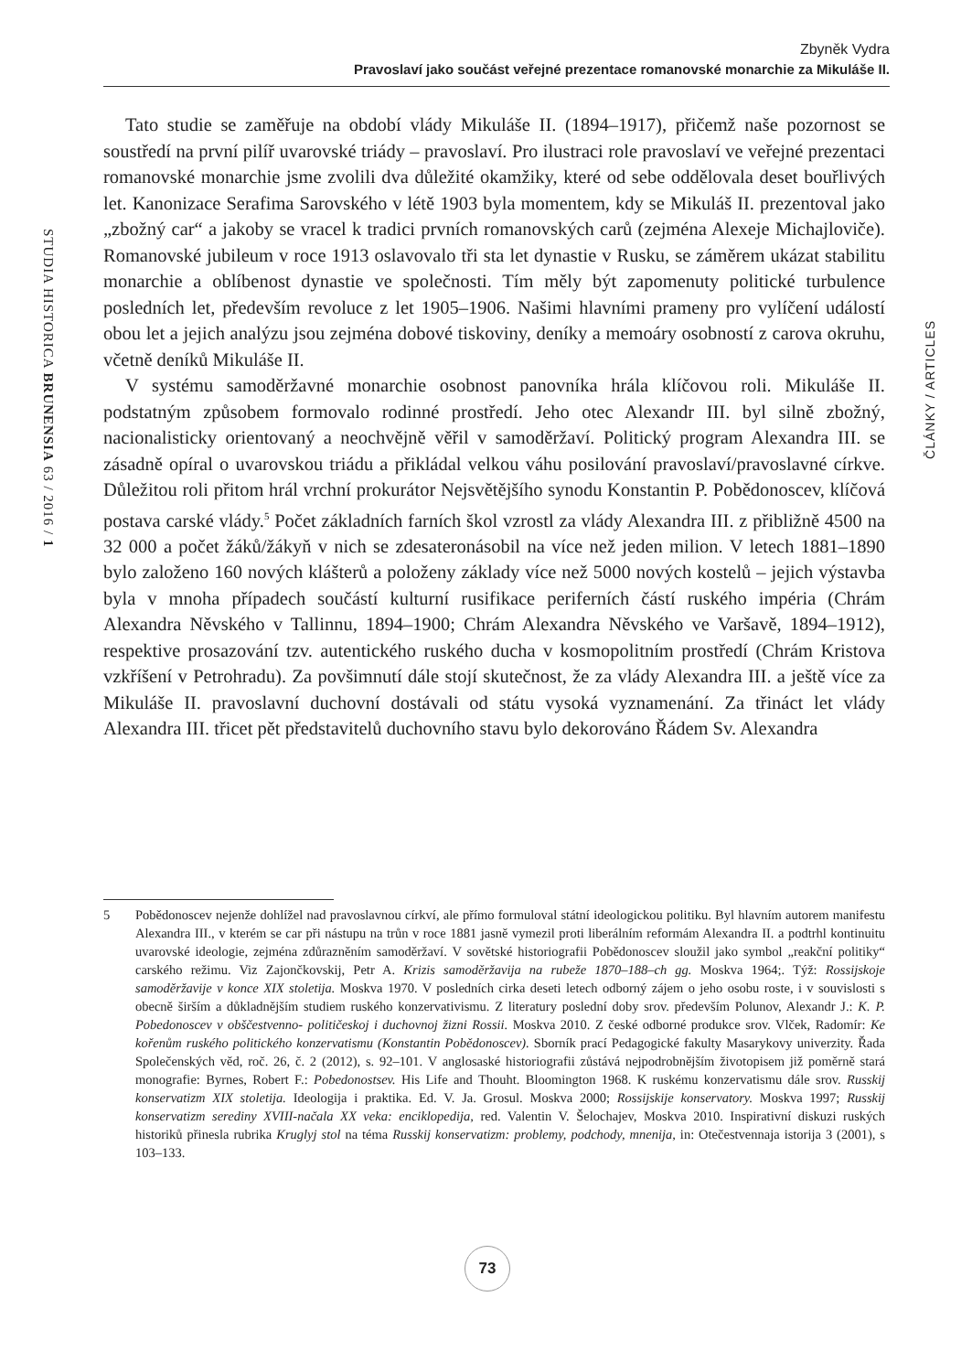Zbyněk Vydra
Pravoslaví jako součást veřejné prezentace romanovské monarchie za Mikuláše II.
STUDIA HISTORICA BRUNENSIA 63 / 2016 / 1
ČLÁNKY / ARTICLES
Tato studie se zaměřuje na období vlády Mikuláše II. (1894–1917), přičemž naše pozornost se soustředí na první pilíř uvarovské triády – pravoslaví. Pro ilustraci role pravoslaví ve veřejné prezentaci romanovské monarchie jsme zvolili dva důležité okamžiky, které od sebe oddělovala deset bouřlivých let. Kanonizace Serafima Sarovského v létě 1903 byla momentem, kdy se Mikuláš II. prezentoval jako „zbožný car“ a jakoby se vracel k tradici prvních romanovských carů (zejména Alexeje Michajloviče). Romanovské jubileum v roce 1913 oslavovalo tři sta let dynastie v Rusku, se záměrem ukázat stabilitu monarchie a oblíbenost dynastie ve společnosti. Tím měly být zapomenuty politické turbulence posledních let, především revoluce z let 1905–1906. Našimi hlavními prameny pro vylíčení událostí obou let a jejich analýzu jsou zejména dobové tiskoviny, deníky a memoáry osobností z carova okruhu, včetně deníků Mikuláše II.
V systému samoděržavné monarchie osobnost panovníka hrála klíčovou roli. Mikuláše II. podstatným způsobem formovalo rodinné prostředí. Jeho otec Alexandr III. byl silně zbožný, nacionalisticky orientovaný a neochvějně věřil v samoděržaví. Politický program Alexandra III. se zásadně opíral o uvarovskou triádu a přikládal velkou váhu posilování pravoslaví/pravoslavné církve. Důležitou roli přitom hrál vrchní prokurátor Nejsvětějšího synodu Konstantin P. Pobědonoscev, klíčová postava carské vlády.<sup>5</sup> Počet základních farních škol vzrostl za vlády Alexandra III. z přibližně 4500 na 32 000 a počet žáků/žákyň v nich se zdesateronásobil na více než jeden milion. V letech 1881–1890 bylo založeno 160 nových klášterů a položeny základy více než 5000 nových kostelů – jejich výstavba byla v mnoha případech součástí kulturní rusifikace periferních částí ruského impéria (Chrám Alexandra Něvského v Tallinnu, 1894–1900; Chrám Alexandra Něvského ve Varšavě, 1894–1912), respektive prosazování tzv. autentického ruského ducha v kosmopolitním prostředí (Chrám Kristova vzkříšení v Petrohradu). Za povšimnutí dále stojí skutečnost, že za vlády Alexandra III. a ještě více za Mikuláše II. pravoslavní duchovní dostávali od státu vysoká vyznamenání. Za třináct let vlády Alexandra III. třicet pět představitelů duchovního stavu bylo dekorováno Řádem Sv. Alexandra
5 Pobědonoscev nejenže dohlížel nad pravoslavnou církví, ale přímo formuloval státní ideologickou politiku. Byl hlavním autorem manifestu Alexandra III., v kterém se car při nástupu na trůn v roce 1881 jasně vymezil proti liberálním reformám Alexandra II. a podtrhl kontinuitu uvarovské ideologie, zejména zdůrazněním samoděržaví. V sovětské historiografii Pobědonoscev sloužil jako symbol „reakční politiky“ carského režimu. Viz Zajončkovskij, Petr A. Krizis samoděržavija na rubeže 1870–188–ch gg. Moskva 1964;. Týž: Rossijskoje samoděržavije v konce XIX stoletija. Moskva 1970. V posledních cirka deseti letech odborný zájem o jeho osobu roste, i v souvislosti s obecně širším a důkladnějším studiem ruského konzervativismu. Z literatury poslední doby srov. především Polunov, Alexandr J.: K. P. Pobedonoscev v obščestvenno- političeskoj i duchovnoj žizni Rossii. Moskva 2010. Z české odborné produkce srov. Vlček, Radomír: Ke kořenům ruského politického konzervatismu (Konstantin Pobědonoscev). Sborník prací Pedagogické fakulty Masarykovy univerzity. Řada Společenských věd, roč. 26, č. 2 (2012), s. 92–101. V anglosaské historiografii zůstává nejpodrobnějším životopisem již poměrně stará monografie: Byrnes, Robert F.: Pobedonostsev. His Life and Thouht. Bloomington 1968. K ruskému konzervatismu dále srov. Russkij konservatizm XIX stoletija. Ideologija i praktika. Ed. V. Ja. Grosul. Moskva 2000; Rossijskije konservatory. Moskva 1997; Russkij konservatizm serediny XVIII-načala XX veka: enciklopedija, red. Valentin V. Šelochajev, Moskva 2010. Inspirativní diskuzi ruských historiků přinesla rubrika Kruglyj stol na téma Russkij konservatizm: problemy, podchody, mnenija, in: Otečestvennaja istorija 3 (2001), s 103–133.
73